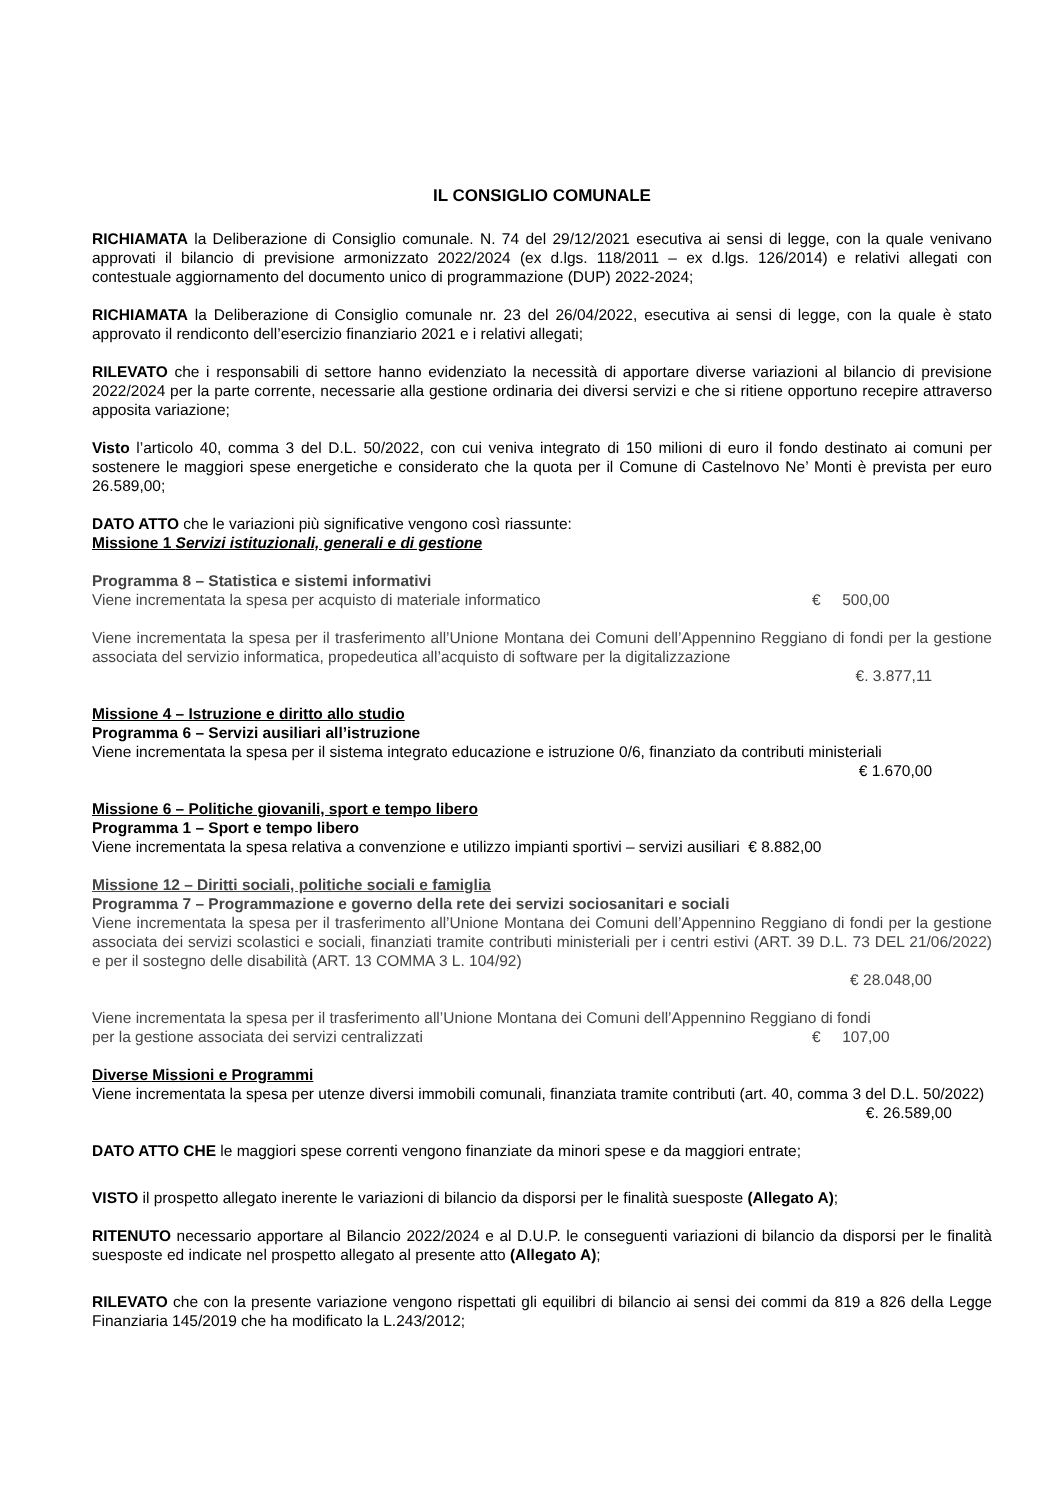IL CONSIGLIO COMUNALE
RICHIAMATA la Deliberazione di Consiglio comunale. N. 74 del 29/12/2021 esecutiva ai sensi di legge, con la quale venivano approvati il bilancio di previsione armonizzato 2022/2024 (ex d.lgs. 118/2011 – ex d.lgs. 126/2014) e relativi allegati con contestuale aggiornamento del documento unico di programmazione (DUP) 2022-2024;
RICHIAMATA la Deliberazione di Consiglio comunale nr. 23 del 26/04/2022, esecutiva ai sensi di legge, con la quale è stato approvato il rendiconto dell’esercizio finanziario 2021 e i relativi allegati;
RILEVATO che i responsabili di settore hanno evidenziato la necessità di apportare diverse variazioni al bilancio di previsione 2022/2024 per la parte corrente, necessarie alla gestione ordinaria dei diversi servizi e che si ritiene opportuno recepire attraverso apposita variazione;
Visto l’articolo 40, comma 3 del D.L. 50/2022, con cui veniva integrato di 150 milioni di euro il fondo destinato ai comuni per sostenere le maggiori spese energetiche e considerato che la quota per il Comune di Castelnovo Ne’ Monti è prevista per euro 26.589,00;
DATO ATTO che le variazioni più significative vengono così riassunte:
Missione 1 Servizi istituzionali, generali e di gestione
Programma 8 – Statistica e sistemi informativi
Viene incrementata la spesa per acquisto di materiale informatico € 500,00
Viene incrementata la spesa per il trasferimento all’Unione Montana dei Comuni dell’Appennino Reggiano di fondi per la gestione associata del servizio informatica, propedeutica all’acquisto di software per la digitalizzazione
€. 3.877,11
Missione 4 – Istruzione e diritto allo studio
Programma 6 – Servizi ausiliari all’istruzione
Viene incrementata la spesa per il sistema integrato educazione e istruzione 0/6, finanziato da contributi ministeriali
€ 1.670,00
Missione 6 – Politiche giovanili, sport e tempo libero
Programma 1 – Sport e tempo libero
Viene incrementata la spesa relativa a convenzione e utilizzo impianti sportivi – servizi ausiliari € 8.882,00
Missione 12 – Diritti sociali, politiche sociali e famiglia
Programma 7 – Programmazione e governo della rete dei servizi sociosanitari e sociali
Viene incrementata la spesa per il trasferimento all’Unione Montana dei Comuni dell’Appennino Reggiano di fondi per la gestione associata dei servizi scolastici e sociali, finanziati tramite contributi ministeriali per i centri estivi (ART. 39 D.L. 73 DEL 21/06/2022) e per il sostegno delle disabilità (ART. 13 COMMA 3 L. 104/92)
€ 28.048,00
Viene incrementata la spesa per il trasferimento all’Unione Montana dei Comuni dell’Appennino Reggiano di fondi
per la gestione associata dei servizi centralizzati € 107,00
Diverse Missioni e Programmi
Viene incrementata la spesa per utenze diversi immobili comunali, finanziata tramite contributi (art. 40, comma 3 del D.L. 50/2022)
€. 26.589,00
DATO ATTO CHE le maggiori spese correnti vengono finanziate da minori spese e da maggiori entrate;
VISTO il prospetto allegato inerente le variazioni di bilancio da disporsi per le finalità suesposte (Allegato A);
RITENUTO necessario apportare al Bilancio 2022/2024 e al D.U.P. le conseguenti variazioni di bilancio da disporsi per le finalità suesposte ed indicate nel prospetto allegato al presente atto (Allegato A);
RILEVATO che con la presente variazione vengono rispettati gli equilibri di bilancio ai sensi dei commi da 819 a 826 della Legge Finanziaria 145/2019 che ha modificato la L.243/2012;